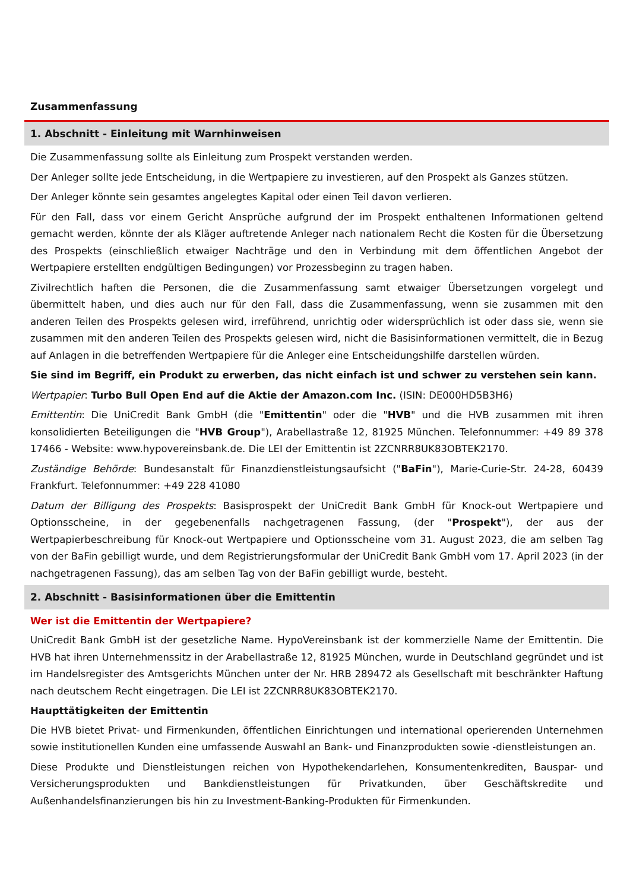Zusammenfassung
1. Abschnitt - Einleitung mit Warnhinweisen
Die Zusammenfassung sollte als Einleitung zum Prospekt verstanden werden.
Der Anleger sollte jede Entscheidung, in die Wertpapiere zu investieren, auf den Prospekt als Ganzes stützen.
Der Anleger könnte sein gesamtes angelegtes Kapital oder einen Teil davon verlieren.
Für den Fall, dass vor einem Gericht Ansprüche aufgrund der im Prospekt enthaltenen Informationen geltend gemacht werden, könnte der als Kläger auftretende Anleger nach nationalem Recht die Kosten für die Übersetzung des Prospekts (einschließlich etwaiger Nachträge und den in Verbindung mit dem öffentlichen Angebot der Wertpapiere erstellten endgültigen Bedingungen) vor Prozessbeginn zu tragen haben.
Zivilrechtlich haften die Personen, die die Zusammenfassung samt etwaiger Übersetzungen vorgelegt und übermittelt haben, und dies auch nur für den Fall, dass die Zusammenfassung, wenn sie zusammen mit den anderen Teilen des Prospekts gelesen wird, irreführend, unrichtig oder widersprüchlich ist oder dass sie, wenn sie zusammen mit den anderen Teilen des Prospekts gelesen wird, nicht die Basisinformationen vermittelt, die in Bezug auf Anlagen in die betreffenden Wertpapiere für die Anleger eine Entscheidungshilfe darstellen würden.
Sie sind im Begriff, ein Produkt zu erwerben, das nicht einfach ist und schwer zu verstehen sein kann.
Wertpapier: Turbo Bull Open End auf die Aktie der Amazon.com Inc. (ISIN: DE000HD5B3H6)
Emittentin: Die UniCredit Bank GmbH (die "Emittentin" oder die "HVB" und die HVB zusammen mit ihren konsolidierten Beteiligungen die "HVB Group"), Arabellastraße 12, 81925 München. Telefonnummer: +49 89 378 17466 - Website: www.hypovereinsbank.de. Die LEI der Emittentin ist 2ZCNRR8UK83OBTEK2170.
Zuständige Behörde: Bundesanstalt für Finanzdienstleistungsaufsicht ("BaFin"), Marie-Curie-Str. 24-28, 60439 Frankfurt. Telefonnummer: +49 228 41080
Datum der Billigung des Prospekts: Basisprospekt der UniCredit Bank GmbH für Knock-out Wertpapiere und Optionsscheine, in der gegebenenfalls nachgetragenen Fassung, (der "Prospekt"), der aus der Wertpapierbeschreibung für Knock-out Wertpapiere und Optionsscheine vom 31. August 2023, die am selben Tag von der BaFin gebilligt wurde, und dem Registrierungsformular der UniCredit Bank GmbH vom 17. April 2023 (in der nachgetragenen Fassung), das am selben Tag von der BaFin gebilligt wurde, besteht.
2. Abschnitt - Basisinformationen über die Emittentin
Wer ist die Emittentin der Wertpapiere?
UniCredit Bank GmbH ist der gesetzliche Name. HypoVereinsbank ist der kommerzielle Name der Emittentin. Die HVB hat ihren Unternehmenssitz in der Arabellastraße 12, 81925 München, wurde in Deutschland gegründet und ist im Handelsregister des Amtsgerichts München unter der Nr. HRB 289472 als Gesellschaft mit beschränkter Haftung nach deutschem Recht eingetragen. Die LEI ist 2ZCNRR8UK83OBTEK2170.
Haupttätigkeiten der Emittentin
Die HVB bietet Privat- und Firmenkunden, öffentlichen Einrichtungen und international operierenden Unternehmen sowie institutionellen Kunden eine umfassende Auswahl an Bank- und Finanzprodukten sowie -dienstleistungen an.
Diese Produkte und Dienstleistungen reichen von Hypothekendarlehen, Konsumentenkrediten, Bauspar- und Versicherungsprodukten und Bankdienstleistungen für Privatkunden, über Geschäftskredite und Außenhandelsfinanzierungen bis hin zu Investment-Banking-Produkten für Firmenkunden.